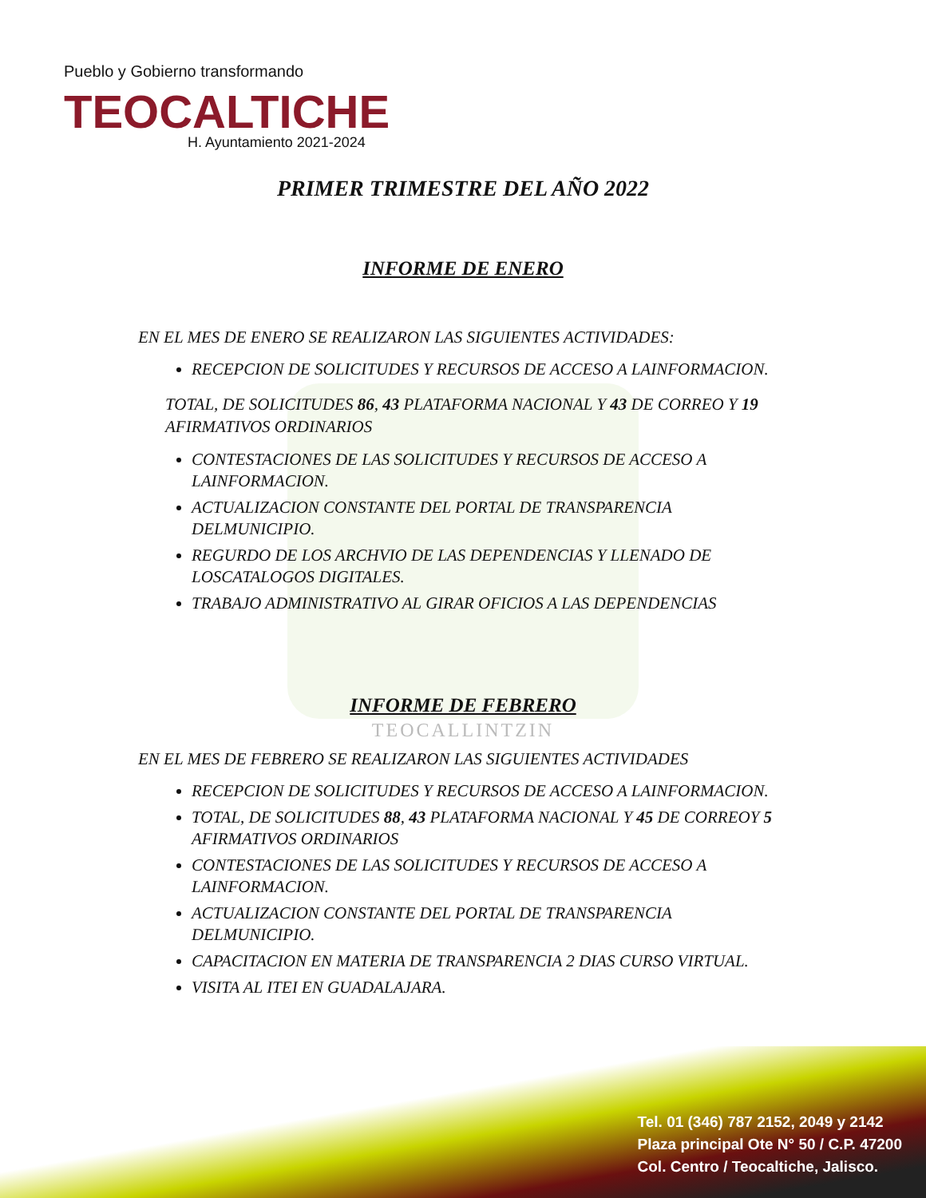Pueblo y Gobierno transformando
TEOCALTICHE
H. Ayuntamiento 2021-2024
PRIMER TRIMESTRE DEL AÑO 2022
INFORME DE ENERO
EN EL MES DE ENERO SE REALIZARON LAS SIGUIENTES ACTIVIDADES:
RECEPCION DE SOLICITUDES Y RECURSOS DE ACCESO A LAINFORMACION.
TOTAL, DE SOLICITUDES 86, 43 PLATAFORMA NACIONAL Y 43 DE CORREO Y 19 AFIRMATIVOS ORDINARIOS
CONTESTACIONES DE LAS SOLICITUDES Y RECURSOS DE ACCESO A LAINFORMACION.
ACTUALIZACION CONSTANTE DEL PORTAL DE TRANSPARENCIA DELMUNICIPIO.
REGURDO DE LOS ARCHVIO DE LAS DEPENDENCIAS Y LLENADO DE LOSCATALOGOS DIGITALES.
TRABAJO ADMINISTRATIVO AL GIRAR OFICIOS A LAS DEPENDENCIAS
INFORME DE FEBRERO
TEOCALLINTZIN
EN EL MES DE FEBRERO SE REALIZARON LAS SIGUIENTES ACTIVIDADES
RECEPCION DE SOLICITUDES Y RECURSOS DE ACCESO A LAINFORMACION.
TOTAL, DE SOLICITUDES 88, 43 PLATAFORMA NACIONAL Y 45 DE CORREOY 5 AFIRMATIVOS ORDINARIOS
CONTESTACIONES DE LAS SOLICITUDES Y RECURSOS DE ACCESO A LAINFORMACION.
ACTUALIZACION CONSTANTE DEL PORTAL DE TRANSPARENCIA DELMUNICIPIO.
CAPACITACION EN MATERIA DE TRANSPARENCIA 2 DIAS CURSO VIRTUAL.
VISITA AL ITEI EN GUADALAJARA.
Tel. 01 (346) 787 2152, 2049 y 2142
Plaza principal Ote N° 50 / C.P. 47200
Col. Centro / Teocaltiche, Jalisco.